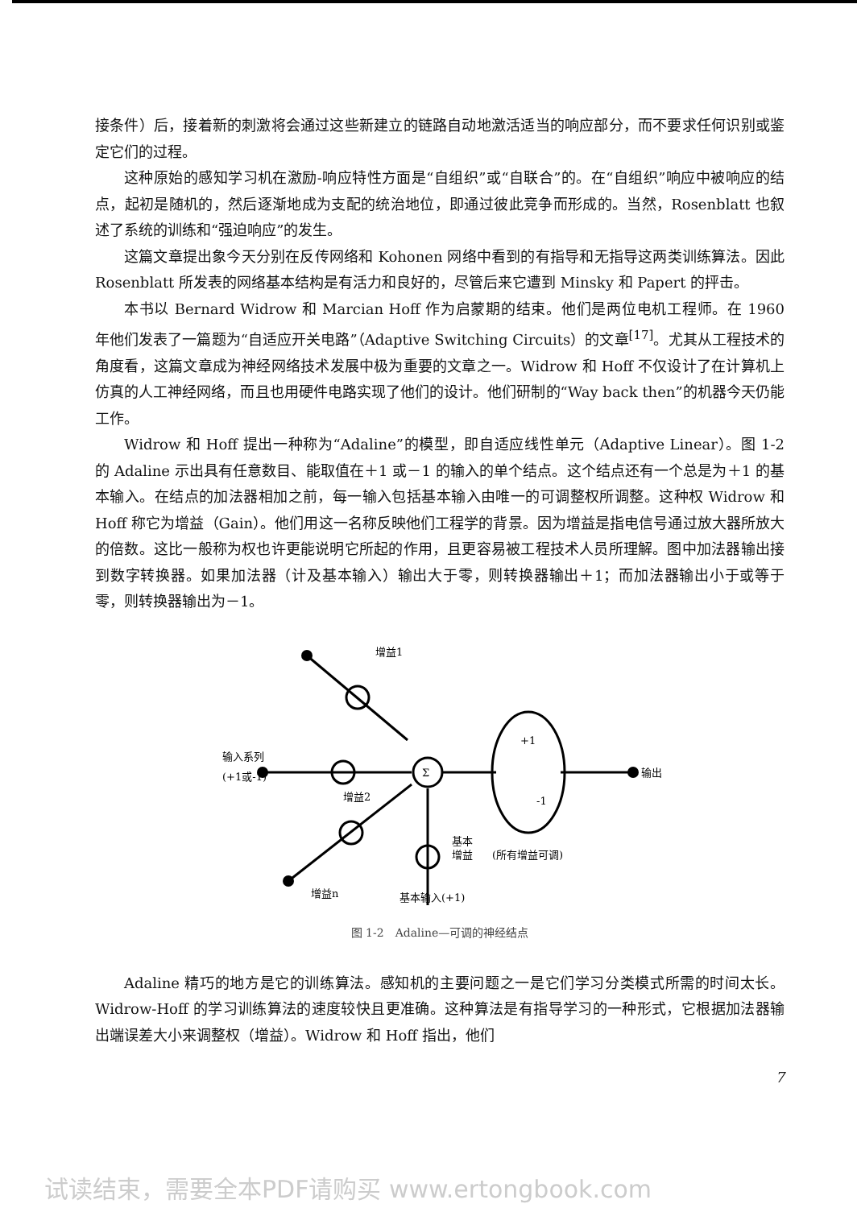接条件）后，接着新的刺激将会通过这些新建立的链路自动地激活适当的响应部分，而不要求任何识别或鉴定它们的过程。
这种原始的感知学习机在激励-响应特性方面是“自组织”或“自联合”的。在“自组织”响应中被响应的结点，起初是随机的，然后逐渐地成为支配的统治地位，即通过彼此竞争而形成的。当然，Rosenblatt 也叙述了系统的训练和“强迫响应”的发生。
这篇文章提出象今天分别在反传网络和 Kohonen 网络中看到的有指导和无指导这两类训练算法。因此 Rosenblatt 所发表的网络基本结构是有活力和良好的，尽管后来它遭到 Minsky 和 Papert 的抨击。
本书以 Bernard Widrow 和 Marcian Hoff 作为启蒙期的结束。他们是两位电机工程师。在 1960 年他们发表了一篇题为“自适应开关电路”（Adaptive Switching Circuits）的文章<sup>[17]</sup>。尤其从工程技术的角度看，这篇文章成为神经网络技术发展中极为重要的文章之一。Widrow 和 Hoff 不仅设计了在计算机上仿真的人工神经网络，而且也用硬件电路实现了他们的设计。他们研制的“Way back then”的机器今天仍能工作。
Widrow 和 Hoff 提出一种称为“Adaline”的模型，即自适应线性单元（Adaptive Linear）。图 1-2 的 Adaline 示出具有任意数目、能取值在＋1 或－1 的输入的单个结点。这个结点还有一个总是为＋1 的基本输入。在结点的加法器相加之前，每一输入包括基本输入由唯一的可调整权所调整。这种权 Widrow 和 Hoff 称它为增益（Gain）。他们用这一名称反映他们工程学的背景。因为增益是指电信号通过放大器所放大的倍数。这比一般称为权也许更能说明它所起的作用，且更容易被工程技术人员所理解。图中加法器输出接到数字转换器。如果加法器（计及基本输入）输出大于零，则转换器输出＋1；而加法器输出小于或等于零，则转换器输出为－1。
Σ
+1
-1
增益1
输入系列
(+1或-1)
增益2
增益n
输出
基本
增益
(所有增益可调)
基本输入(+1)
图 1-2　Adaline—可调的神经结点
Adaline 精巧的地方是它的训练算法。感知机的主要问题之一是它们学习分类模式所需的时间太长。Widrow-Hoff 的学习训练算法的速度较快且更准确。这种算法是有指导学习的一种形式，它根据加法器输出端误差大小来调整权（增益）。Widrow 和 Hoff 指出，他们
7
试读结束，需要全本PDF请购买 www.ertongbook.com